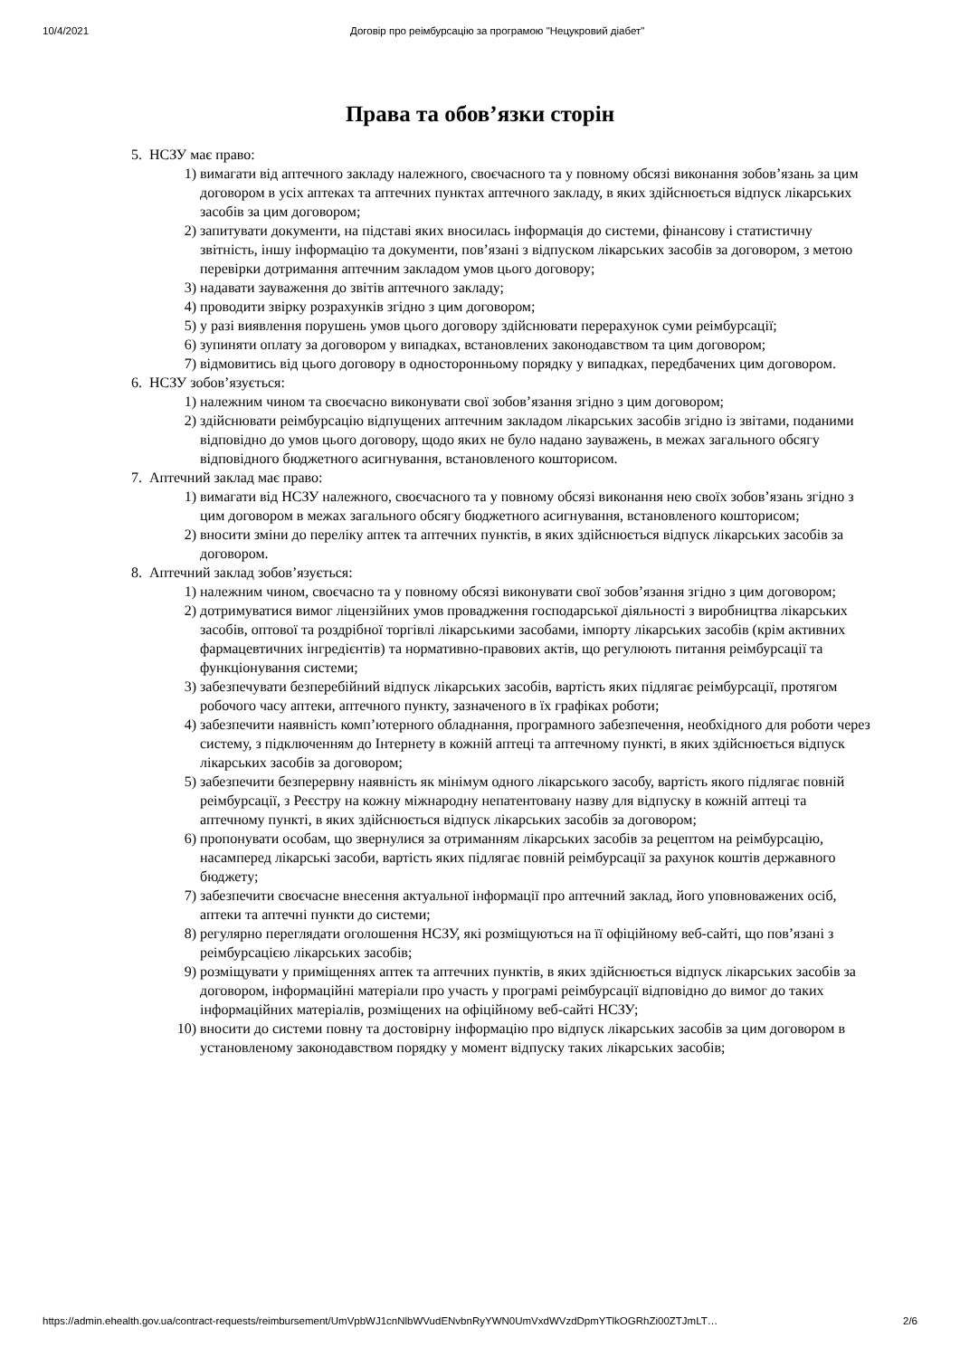10/4/2021 Договір про реімбурсацію за програмою "Нецукровий діабет"
Права та обов’язки сторін
5. НСЗУ має право:
1) вимагати від аптечного закладу належного, своєчасного та у повному обсязі виконання зобов’язань за цим договором в усіх аптеках та аптечних пунктах аптечного закладу, в яких здійснюється відпуск лікарських засобів за цим договором;
2) запитувати документи, на підставі яких вносилась інформація до системи, фінансову і статистичну звітність, іншу інформацію та документи, пов’язані з відпуском лікарських засобів за договором, з метою перевірки дотримання аптечним закладом умов цього договору;
3) надавати зауваження до звітів аптечного закладу;
4) проводити звірку розрахунків згідно з цим договором;
5) у разі виявлення порушень умов цього договору здійснювати перерахунок суми реімбурсації;
6) зупиняти оплату за договором у випадках, встановлених законодавством та цим договором;
7) відмовитись від цього договору в односторонньому порядку у випадках, передбачених цим договором.
6. НСЗУ зобов’язується:
1) належним чином та своєчасно виконувати свої зобов’язання згідно з цим договором;
2) здійснювати реімбурсацію відпущених аптечним закладом лікарських засобів згідно із звітами, поданими відповідно до умов цього договору, щодо яких не було надано зауважень, в межах загального обсягу відповідного бюджетного асигнування, встановленого кошторисом.
7. Аптечний заклад має право:
1) вимагати від НСЗУ належного, своєчасного та у повному обсязі виконання нею своїх зобов’язань згідно з цим договором в межах загального обсягу бюджетного асигнування, встановленого кошторисом;
2) вносити зміни до переліку аптек та аптечних пунктів, в яких здійснюється відпуск лікарських засобів за договором.
8. Аптечний заклад зобов’язується:
1) належним чином, своєчасно та у повному обсязі виконувати свої зобов’язання згідно з цим договором;
2) дотримуватися вимог ліцензійних умов провадження господарської діяльності з виробництва лікарських засобів, оптової та роздрібної торгівлі лікарськими засобами, імпорту лікарських засобів (крім активних фармацевтичних інгредієнтів) та нормативно-правових актів, що регулюють питання реімбурсації та функціонування системи;
3) забезпечувати безперебійний відпуск лікарських засобів, вартість яких підлягає реімбурсації, протягом робочого часу аптеки, аптечного пункту, зазначеного в їх графіках роботи;
4) забезпечити наявність комп’ютерного обладнання, програмного забезпечення, необхідного для роботи через систему, з підключенням до Інтернету в кожній аптеці та аптечному пункті, в яких здійснюється відпуск лікарських засобів за договором;
5) забезпечити безперервну наявність як мінімум одного лікарського засобу, вартість якого підлягає повній реімбурсації, з Реєстру на кожну міжнародну непатентовану назву для відпуску в кожній аптеці та аптечному пункті, в яких здійснюється відпуск лікарських засобів за договором;
6) пропонувати особам, що звернулися за отриманням лікарських засобів за рецептом на реімбурсацію, насамперед лікарські засоби, вартість яких підлягає повній реімбурсації за рахунок коштів державного бюджету;
7) забезпечити своєчасне внесення актуальної інформації про аптечний заклад, його уповноважених осіб, аптеки та аптечні пункти до системи;
8) регулярно переглядати оголошення НСЗУ, які розміщуються на її офіційному веб-сайті, що пов’язані з реімбурсацією лікарських засобів;
9) розміщувати у приміщеннях аптек та аптечних пунктів, в яких здійснюється відпуск лікарських засобів за договором, інформаційні матеріали про участь у програмі реімбурсації відповідно до вимог до таких інформаційних матеріалів, розміщених на офіційному веб-сайті НСЗУ;
10) вносити до системи повну та достовірну інформацію про відпуск лікарських засобів за цим договором в установленому законодавством порядку у момент відпуску таких лікарських засобів;
https://admin.ehealth.gov.ua/contract-requests/reimbursement/UmVpbWJ1cnNlbWVudENvbnRyYWN0UmVxdWVzdDpmYTlkOGRhZi00ZTJmLT… 2/6